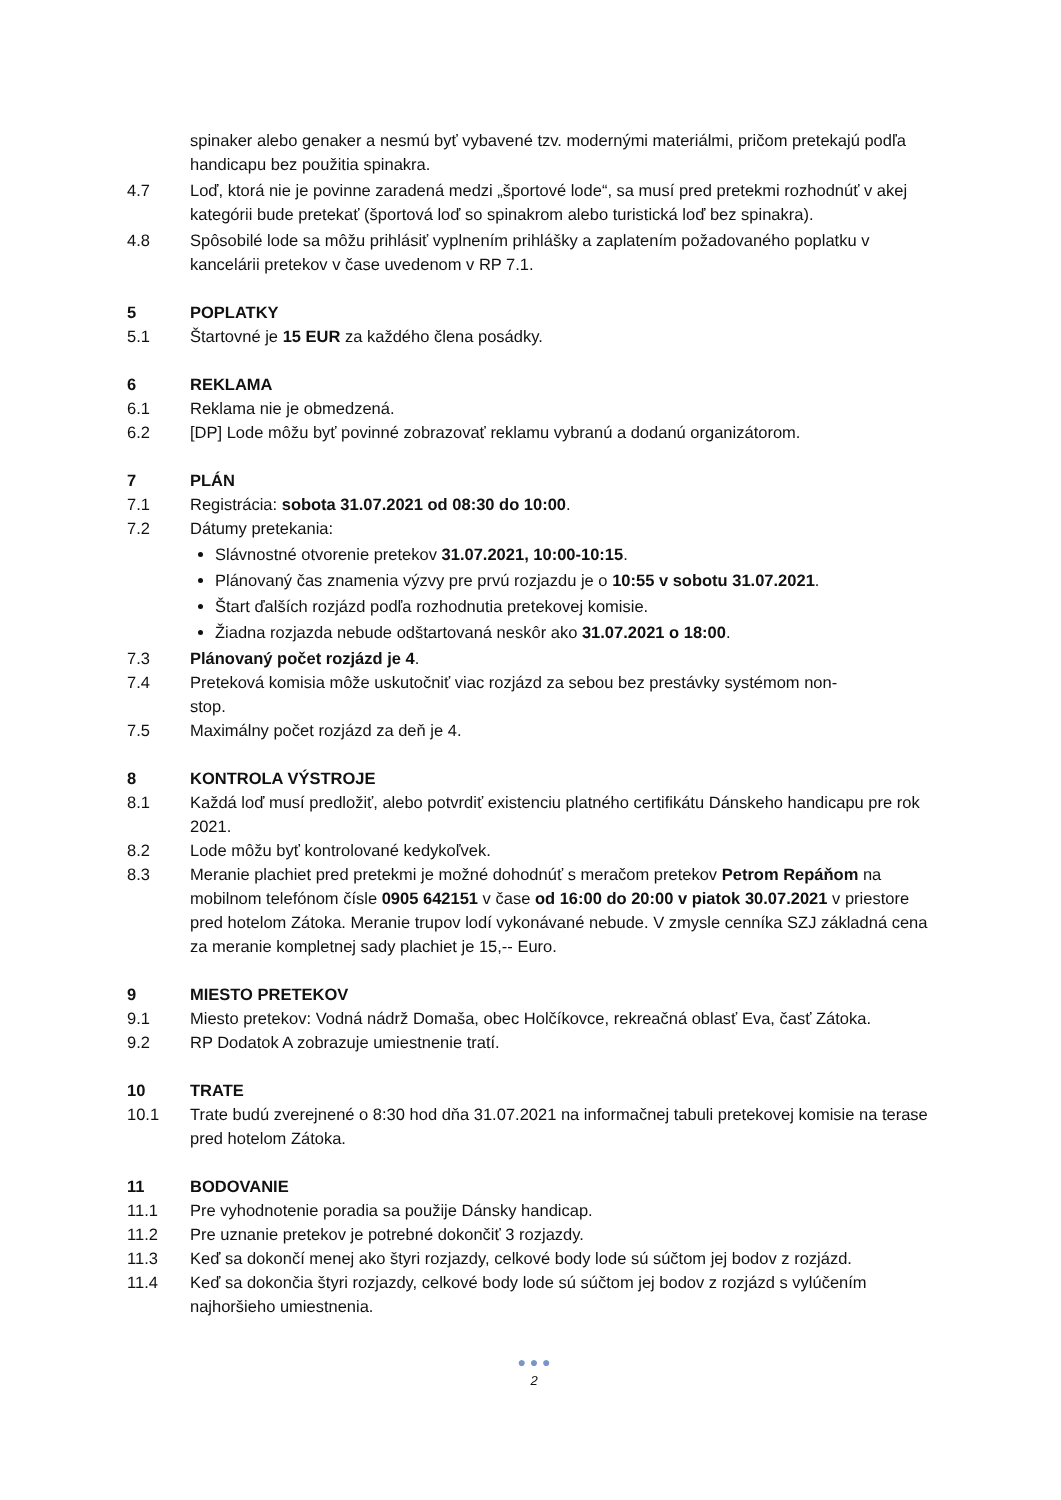spinaker alebo genaker a nesmú byť vybavené tzv. modernými materiálmi, pričom pretekajú podľa handicapu bez použitia spinakra.
4.7 Loď, ktorá nie je povinne zaradená medzi „športové lode“, sa musí pred pretekmi rozhodnúť v akej kategórii bude pretekať (športová loď so spinakrom alebo turistická loď bez spinakra).
4.8 Spôsobilé lode sa môžu prihlásiť vyplnením prihlášky a zaplatením požadovaného poplatku v kancelárii pretekov v čase uvedenom v RP 7.1.
5 POPLATKY
5.1 Štartovné je 15 EUR za každého člena posádky.
6 REKLAMA
6.1 Reklama nie je obmedzená.
6.2 [DP] Lode môžu byť povinné zobrazovať reklamu vybranú a dodanú organizátorom.
7 PLÁN
7.1 Registrácia: sobota 31.07.2021 od 08:30 do 10:00.
7.2 Dátumy pretekania:
Slávnostné otvorenie pretekov 31.07.2021, 10:00-10:15.
Plánovaný čas znamenia výzvy pre prvú rozjazdu je o 10:55 v sobotu 31.07.2021.
Štart ďalších rozjázd podľa rozhodnutia pretekovej komisie.
Žiadna rozjazda nebude odštartovaná neskôr ako 31.07.2021 o 18:00.
7.3 Plánovaný počet rozjázd je 4.
7.4 Preteková komisia môže uskutočniť viac rozjázd za sebou bez prestávky systémom non-
stop.
7.5 Maximálny počet rozjázd za deň je 4.
8 KONTROLA VÝSTROJE
8.1 Každá loď musí predložiť, alebo potvrdiť existenciu platného certifikátu Dánskeho handicapu pre rok 2021.
8.2 Lode môžu byť kontrolované kedykoľvek.
8.3 Meranie plachiet pred pretekmi je možné dohodnúť s meračom pretekov Petrom Repáňom na mobilnom telefónom čísle 0905 642151 v čase od 16:00 do 20:00 v piatok 30.07.2021 v priestore pred hotelom Zátoka. Meranie trupov lodí vykonávané nebude. V zmysle cenníka SZJ základná cena za meranie kompletnej sady plachiet je 15,-- Euro.
9 MIESTO PRETEKOV
9.1 Miesto pretekov: Vodná nádrž Domaša, obec Holčíkovce, rekreačná oblasť Eva, časť Zátoka.
9.2 RP Dodatok A zobrazuje umiestnenie tratí.
10 TRATE
10.1 Trate budú zverejnené o 8:30 hod dňa 31.07.2021 na informačnej tabuli pretekovej komisie na terase pred hotelom Zátoka.
11 BODOVANIE
11.1 Pre vyhodnotenie poradia sa použije Dánsky handicap.
11.2 Pre uznanie pretekov je potrebné dokončiť 3 rozjazdy.
11.3 Keď sa dokončí menej ako štyri rozjazdy, celkové body lode sú súčtom jej bodov z rozjázd.
11.4 Keď sa dokončia štyri rozjazdy, celkové body lode sú súčtom jej bodov z rozjázd s vylúčením najhoršieho umiestnenia.
● ● ●
2